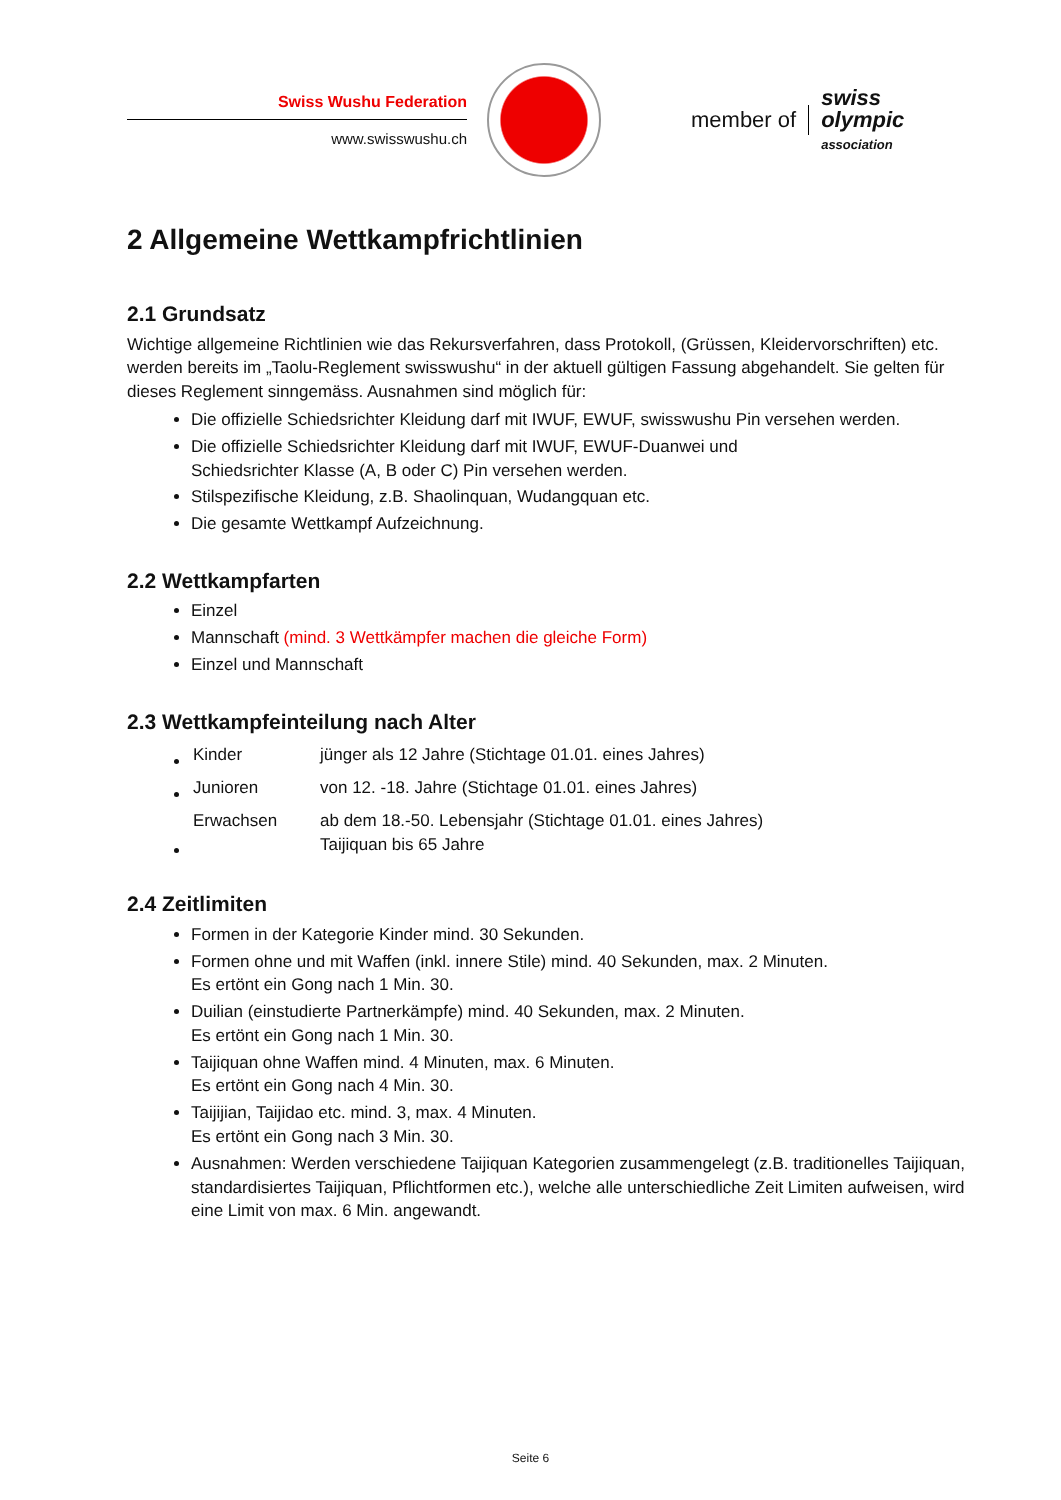Swiss Wushu Federation
www.swisswushu.ch
member of
swiss
olympic
association
2 Allgemeine Wettkampfrichtlinien
2.1 Grundsatz
Wichtige allgemeine Richtlinien wie das Rekursverfahren, dass Protokoll, (Grüssen, Kleidervorschriften) etc. werden bereits im „Taolu-Reglement swisswushu“ in der aktuell gültigen Fassung abgehandelt. Sie gelten für dieses Reglement sinngemäss. Ausnahmen sind möglich für:
Die offizielle Schiedsrichter Kleidung darf mit IWUF, EWUF, swisswushu Pin versehen werden.
Die offizielle Schiedsrichter Kleidung darf mit IWUF, EWUF-Duanwei und
Schiedsrichter Klasse (A, B oder C) Pin versehen werden.
Stilspezifische Kleidung, z.B. Shaolinquan, Wudangquan etc.
Die gesamte Wettkampf Aufzeichnung.
2.2 Wettkampfarten
Einzel
Mannschaft (mind. 3 Wettkämpfer machen die gleiche Form)
Einzel und Mannschaft
2.3 Wettkampfeinteilung nach Alter
| Kinder | jünger als 12 Jahre (Stichtage 01.01. eines Jahres) |
| Junioren | von 12. -18. Jahre (Stichtage 01.01. eines Jahres) |
| Erwachsen | ab dem 18.-50. Lebensjahr (Stichtage 01.01. eines Jahres) Taijiquan bis 65 Jahre |
2.4 Zeitlimiten
Formen in der Kategorie Kinder mind. 30 Sekunden.
Formen ohne und mit Waffen (inkl. innere Stile) mind. 40 Sekunden, max. 2 Minuten.
Es ertönt ein Gong nach 1 Min. 30.
Duilian (einstudierte Partnerkämpfe) mind. 40 Sekunden, max. 2 Minuten.
Es ertönt ein Gong nach 1 Min. 30.
Taijiquan ohne Waffen mind. 4 Minuten, max. 6 Minuten.
Es ertönt ein Gong nach 4 Min. 30.
Taijijian, Taijidao etc. mind. 3, max. 4 Minuten.
Es ertönt ein Gong nach 3 Min. 30.
Ausnahmen: Werden verschiedene Taijiquan Kategorien zusammengelegt (z.B. traditionelles Taijiquan, standardisiertes Taijiquan, Pflichtformen etc.), welche alle unterschiedliche Zeit Limiten aufweisen, wird eine Limit von max. 6 Min. angewandt.
Seite 6